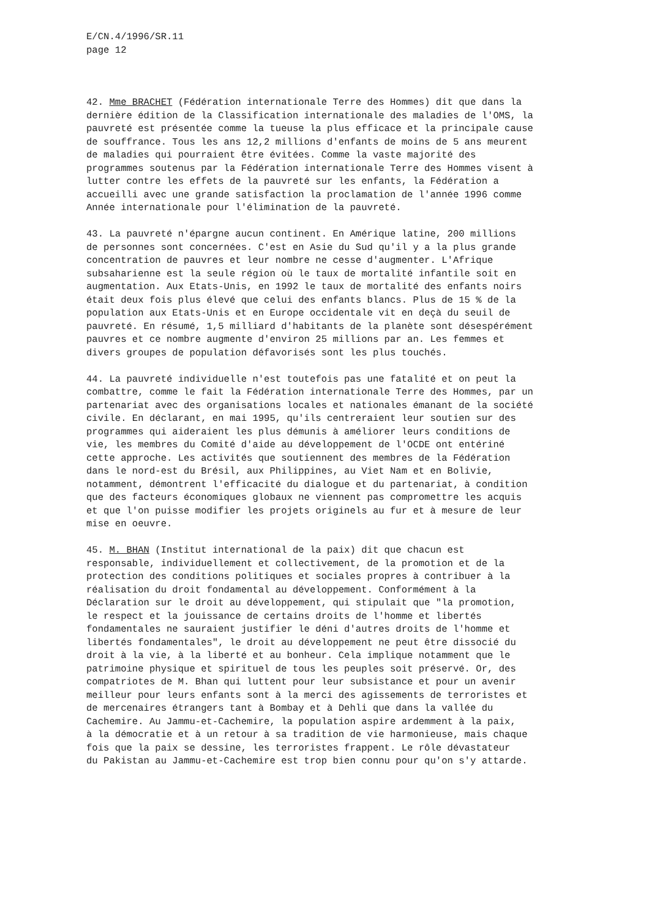E/CN.4/1996/SR.11
page 12
42. Mme BRACHET (Fédération internationale Terre des Hommes) dit que dans la dernière édition de la Classification internationale des maladies de l'OMS, la pauvreté est présentée comme la tueuse la plus efficace et la principale cause de souffrance. Tous les ans 12,2 millions d'enfants de moins de 5 ans meurent de maladies qui pourraient être évitées. Comme la vaste majorité des programmes soutenus par la Fédération internationale Terre des Hommes visent à lutter contre les effets de la pauvreté sur les enfants, la Fédération a accueilli avec une grande satisfaction la proclamation de l'année 1996 comme Année internationale pour l'élimination de la pauvreté.
43. La pauvreté n'épargne aucun continent. En Amérique latine, 200 millions de personnes sont concernées. C'est en Asie du Sud qu'il y a la plus grande concentration de pauvres et leur nombre ne cesse d'augmenter. L'Afrique subsaharienne est la seule région où le taux de mortalité infantile soit en augmentation. Aux Etats-Unis, en 1992 le taux de mortalité des enfants noirs était deux fois plus élevé que celui des enfants blancs. Plus de 15 % de la population aux Etats-Unis et en Europe occidentale vit en deçà du seuil de pauvreté. En résumé, 1,5 milliard d'habitants de la planète sont désespérément pauvres et ce nombre augmente d'environ 25 millions par an. Les femmes et divers groupes de population défavorisés sont les plus touchés.
44. La pauvreté individuelle n'est toutefois pas une fatalité et on peut la combattre, comme le fait la Fédération internationale Terre des Hommes, par un partenariat avec des organisations locales et nationales émanant de la société civile. En déclarant, en mai 1995, qu'ils centreraient leur soutien sur des programmes qui aideraient les plus démunis à améliorer leurs conditions de vie, les membres du Comité d'aide au développement de l'OCDE ont entériné cette approche. Les activités que soutiennent des membres de la Fédération dans le nord-est du Brésil, aux Philippines, au Viet Nam et en Bolivie, notamment, démontrent l'efficacité du dialogue et du partenariat, à condition que des facteurs économiques globaux ne viennent pas compromettre les acquis et que l'on puisse modifier les projets originels au fur et à mesure de leur mise en oeuvre.
45. M. BHAN (Institut international de la paix) dit que chacun est responsable, individuellement et collectivement, de la promotion et de la protection des conditions politiques et sociales propres à contribuer à la réalisation du droit fondamental au développement. Conformément à la Déclaration sur le droit au développement, qui stipulait que "la promotion, le respect et la jouissance de certains droits de l'homme et libertés fondamentales ne sauraient justifier le déni d'autres droits de l'homme et libertés fondamentales", le droit au développement ne peut être dissocié du droit à la vie, à la liberté et au bonheur. Cela implique notamment que le patrimoine physique et spirituel de tous les peuples soit préservé. Or, des compatriotes de M. Bhan qui luttent pour leur subsistance et pour un avenir meilleur pour leurs enfants sont à la merci des agissements de terroristes et de mercenaires étrangers tant à Bombay et à Dehli que dans la vallée du Cachemire. Au Jammu-et-Cachemire, la population aspire ardemment à la paix, à la démocratie et à un retour à sa tradition de vie harmonieuse, mais chaque fois que la paix se dessine, les terroristes frappent. Le rôle dévastateur du Pakistan au Jammu-et-Cachemire est trop bien connu pour qu'on s'y attarde.